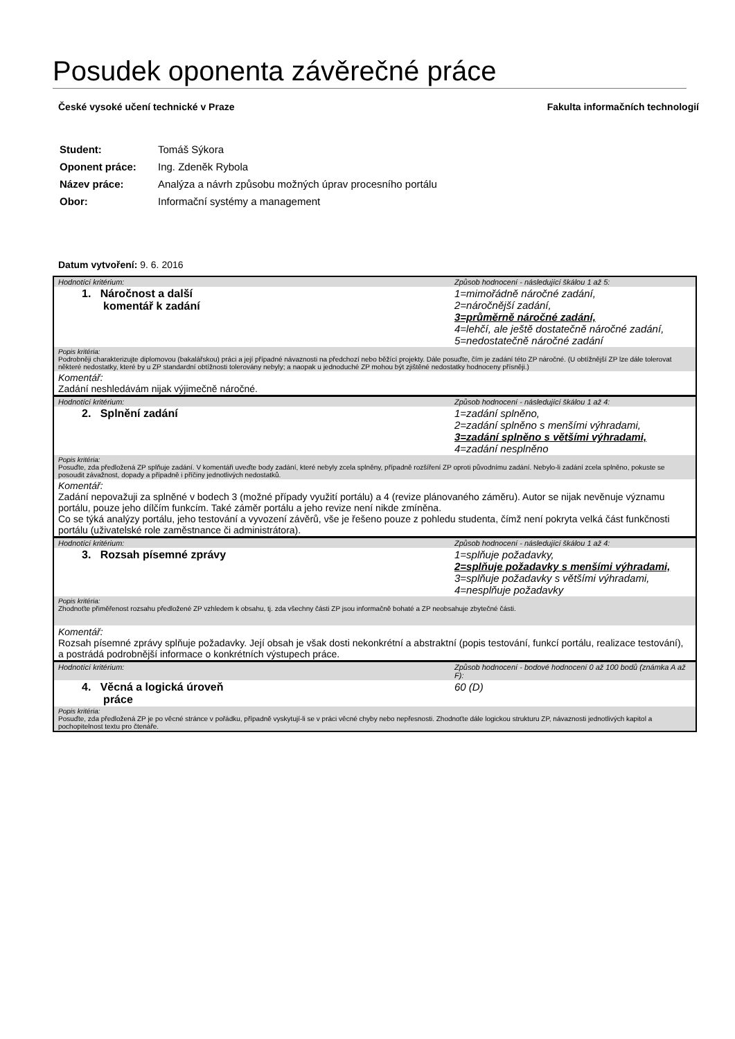Posudek oponenta závěrečné práce
České vysoké učení technické v Praze Fakulta informačních technologií
| Student: | Tomáš Sýkora |
| Oponent práce: | Ing. Zdeněk Rybola |
| Název práce: | Analýza a návrh způsobu možných úprav procesního portálu |
| Obor: | Informační systémy a management |
Datum vytvoření: 9. 6. 2016
| Hodnotící kritérium: | Způsob hodnocení - následující škálou 1 až 5: |
| 1. Náročnost a další komentář k zadání | 1=mimořádně náročné zadání, 2=náročnější zadání, 3=průměrně náročné zadání, 4=lehčí, ale ještě dostatečně náročné zadání, 5=nedostatečně náročné zadání |
| Popis kritéria: Podrobněji charakterizujte diplomovou (bakalářskou) práci a její případné návaznosti na předchozí nebo běžící projekty. Dále posuďte, čím je zadání této ZP náročné. (U obtížnější ZP lze dále tolerovat některé nedostatky, které by u ZP standardní obtížnosti tolerovány nebyly; a naopak u jednoduché ZP mohou být zjištěné nedostatky hodnoceny přísněji.) | |
| Komentář: Zadání neshledávám nijak výjimečně náročné. | |
| Hodnotící kritérium: | Způsob hodnocení - následující škálou 1 až 4: |
| 2. Splnění zadání | 1=zadání splněno, 2=zadání splněno s menšími výhradami, 3=zadání splněno s většími výhradami, 4=zadání nesplněno |
| Popis kritéria: Posuďte, zda předložená ZP splňuje zadání. V komentáři uveďte body zadání, které nebyly zcela splněny, případně rozšíření ZP oproti původnímu zadání. Nebylo-li zadání zcela splněno, pokuste se posoudit závažnost, dopady a případně i příčiny jednotlivých nedostatků. | |
| Komentář: Zadání nepovažuji za splněné v bodech 3 (možné případy využití portálu) a 4 (revize plánovaného záměru). Autor se nijak nevěnuje významu portálu, pouze jeho dílčím funkcím. Také záměr portálu a jeho revize není nikde zmíněna. Co se týká analýzy portálu, jeho testování a vyvození závěrů, vše je řešeno pouze z pohledu studenta, čímž není pokryta velká část funkčnosti portálu (uživatelské role zaměstnance či administrátora). | |
| Hodnotící kritérium: | Způsob hodnocení - následující škálou 1 až 4: |
| 3. Rozsah písemné zprávy | 1=splňuje požadavky, 2=splňuje požadavky s menšími výhradami, 3=splňuje požadavky s většími výhradami, 4=nesplňuje požadavky |
| Popis kritéria: Zhodnoťte přiměřenost rozsahu předložené ZP vzhledem k obsahu, tj. zda všechny části ZP jsou informačně bohaté a ZP neobsahuje zbytečné části. | |
| Komentář: Rozsah písemné zprávy splňuje požadavky. Její obsah je však dosti nekonkrétní a abstraktní (popis testování, funkcí portálu, realizace testování), a postrádá podrobnější informace o konkrétních výstupech práce. | |
| Hodnotící kritérium: | Způsob hodnocení - bodové hodnocení 0 až 100 bodů (známka A až F): |
| 4. Věcná a logická úroveň práce | 60 (D) |
| Popis kritéria: Posuďte, zda předložená ZP je po věcné stránce v pořádku, případně vyskytují-li se v práci věcné chyby nebo nepřesnosti. Zhodnoťte dále logickou strukturu ZP, návaznosti jednotlivých kapitol a pochopitelnost textu pro čtenáře. | |